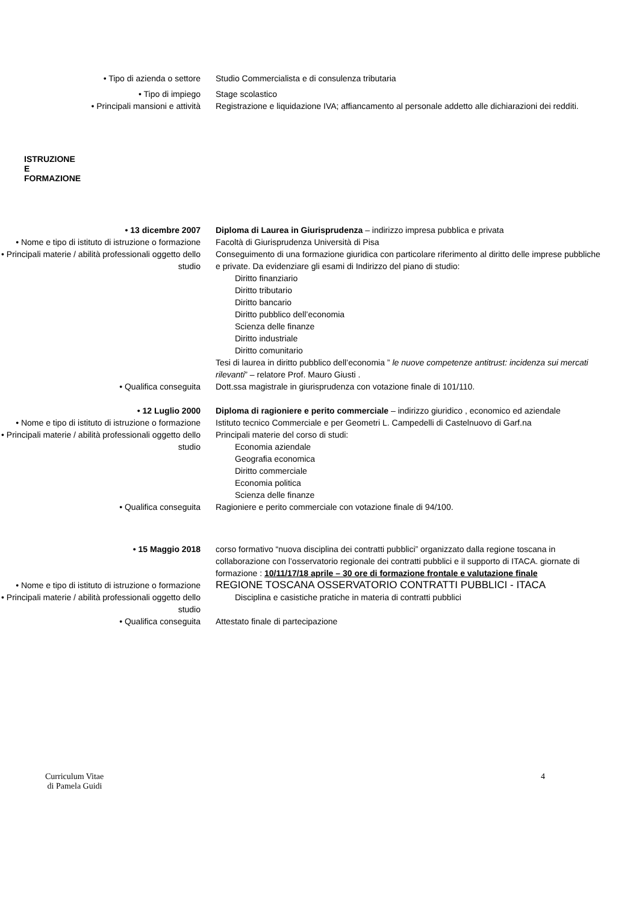• Tipo di azienda o settore Studio Commercialista e di consulenza tributaria
• Tipo di impiego Stage scolastico
• Principali mansioni e attività Registrazione e liquidazione IVA; affiancamento al personale addetto alle dichiarazioni dei redditi.
ISTRUZIONE
E
FORMAZIONE
• 13 dicembre 2007 Diploma di Laurea in Giurisprudenza – indirizzo impresa pubblica e privata
• Nome e tipo di istituto di istruzione o formazione
Facoltà di Giurisprudenza Università di Pisa
• Principali materie / abilità professionali oggetto dello studio
Conseguimento di una formazione giuridica con particolare riferimento al diritto delle imprese pubbliche e private. Da evidenziare gli esami di Indirizzo del piano di studio:
Diritto finanziario
Diritto tributario
Diritto bancario
Diritto pubblico dell’economia
Scienza delle finanze
Diritto industriale
Diritto comunitario
Tesi di laurea in diritto pubblico dell’economia ” le nuove competenze antitrust: incidenza sui mercati rilevanti” – relatore Prof. Mauro Giusti .
• Qualifica conseguita Dott.ssa magistrale in giurisprudenza con votazione finale di 101/110.
• 12 Luglio 2000 Diploma di ragioniere e perito commerciale – indirizzo giuridico , economico ed aziendale
• Nome e tipo di istituto di istruzione o formazione
Istituto tecnico Commerciale e per Geometri L. Campedelli di Castelnuovo di Garf.na
• Principali materie / abilità professionali oggetto dello studio
Principali materie del corso di studi:
Economia aziendale
Geografia economica
Diritto commerciale
Economia politica
Scienza delle finanze
• Qualifica conseguita Ragioniere e perito commerciale con votazione finale di 94/100.
• 15 Maggio 2018 corso formativo “nuova disciplina dei contratti pubblici” organizzato dalla regione toscana in collaborazione con l’osservatorio regionale dei contratti pubblici e il supporto di ITACA. giornate di formazione : 10/11/17/18 aprile – 30 ore di formazione frontale e valutazione finale
• Nome e tipo di istituto di istruzione o formazione
REGIONE TOSCANA OSSERVATORIO CONTRATTI PUBBLICI - ITACA
• Principali materie / abilità professionali oggetto dello studio
Disciplina e casistiche pratiche in materia di contratti pubblici
• Qualifica conseguita Attestato finale di partecipazione
Curriculum Vitae
di Pamela Guidi
4